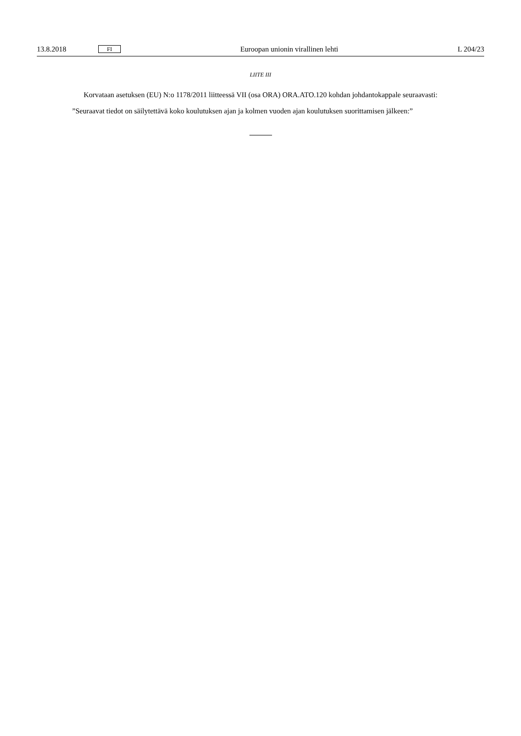13.8.2018 FI Euroopan unionin virallinen lehti L 204/23
LIITE III
Korvataan asetuksen (EU) N:o 1178/2011 liitteessä VII (osa ORA) ORA.ATO.120 kohdan johdantokappale seuraavasti:
”Seuraavat tiedot on säilytettävä koko koulutuksen ajan ja kolmen vuoden ajan koulutuksen suorittamisen jälkeen:”